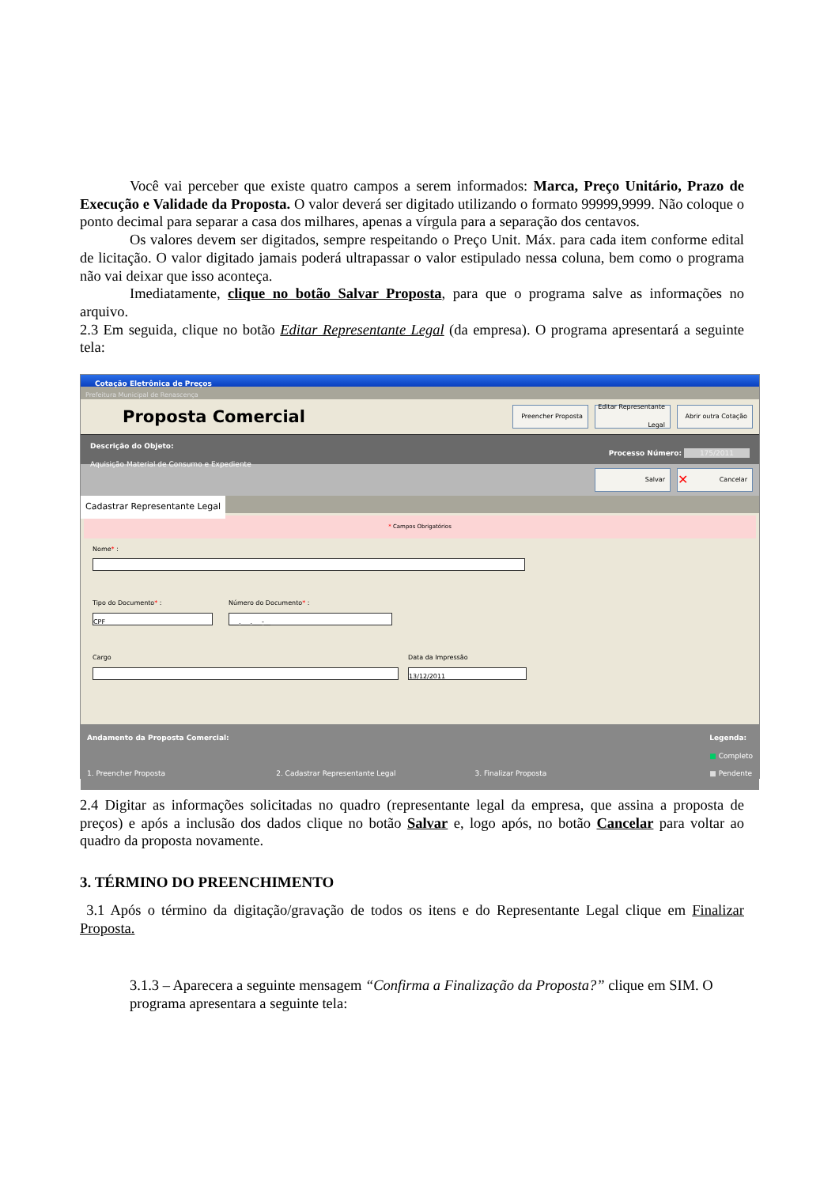Você vai perceber que existe quatro campos a serem informados: Marca, Preço Unitário, Prazo de Execução e Validade da Proposta. O valor deverá ser digitado utilizando o formato 99999,9999. Não coloque o ponto decimal para separar a casa dos milhares, apenas a vírgula para a separação dos centavos.
Os valores devem ser digitados, sempre respeitando o Preço Unit. Máx. para cada item conforme edital de licitação. O valor digitado jamais poderá ultrapassar o valor estipulado nessa coluna, bem como o programa não vai deixar que isso aconteça.
Imediatamente, clique no botão Salvar Proposta, para que o programa salve as informações no arquivo.
2.3 Em seguida, clique no botão Editar Representante Legal (da empresa). O programa apresentará a seguinte tela:
Cotação Eletrônica de Preços
Prefeitura Municipal de Renascença
Proposta Comercial
Preencher Proposta
Editar Representante Legal
Abrir outra Cotação
Descrição do Objeto:
Aquisição Material de Consumo e Expediente
Processo Número: 175/2011
Salvar
✕ Cancelar
Cadastrar Representante Legal
* Campos Obrigatórios
Nome* :
Tipo do Documento* :
CPF
Número do Documento* :
___.___.___-__
Cargo Data da Impressão
13/12/2011
Andamento da Proposta Comercial:
1. Preencher Proposta 2. Cadastrar Representante Legal 3. Finalizar Proposta
Legenda:
■ Completo
■ Pendente
2.4 Digitar as informações solicitadas no quadro (representante legal da empresa, que assina a proposta de preços) e após a inclusão dos dados clique no botão Salvar e, logo após, no botão Cancelar para voltar ao quadro da proposta novamente.
3. TÉRMINO DO PREENCHIMENTO
3.1 Após o término da digitação/gravação de todos os itens e do Representante Legal clique em Finalizar Proposta.
3.1.3 – Aparecera a seguinte mensagem “Confirma a Finalização da Proposta?” clique em SIM. O programa apresentara a seguinte tela: